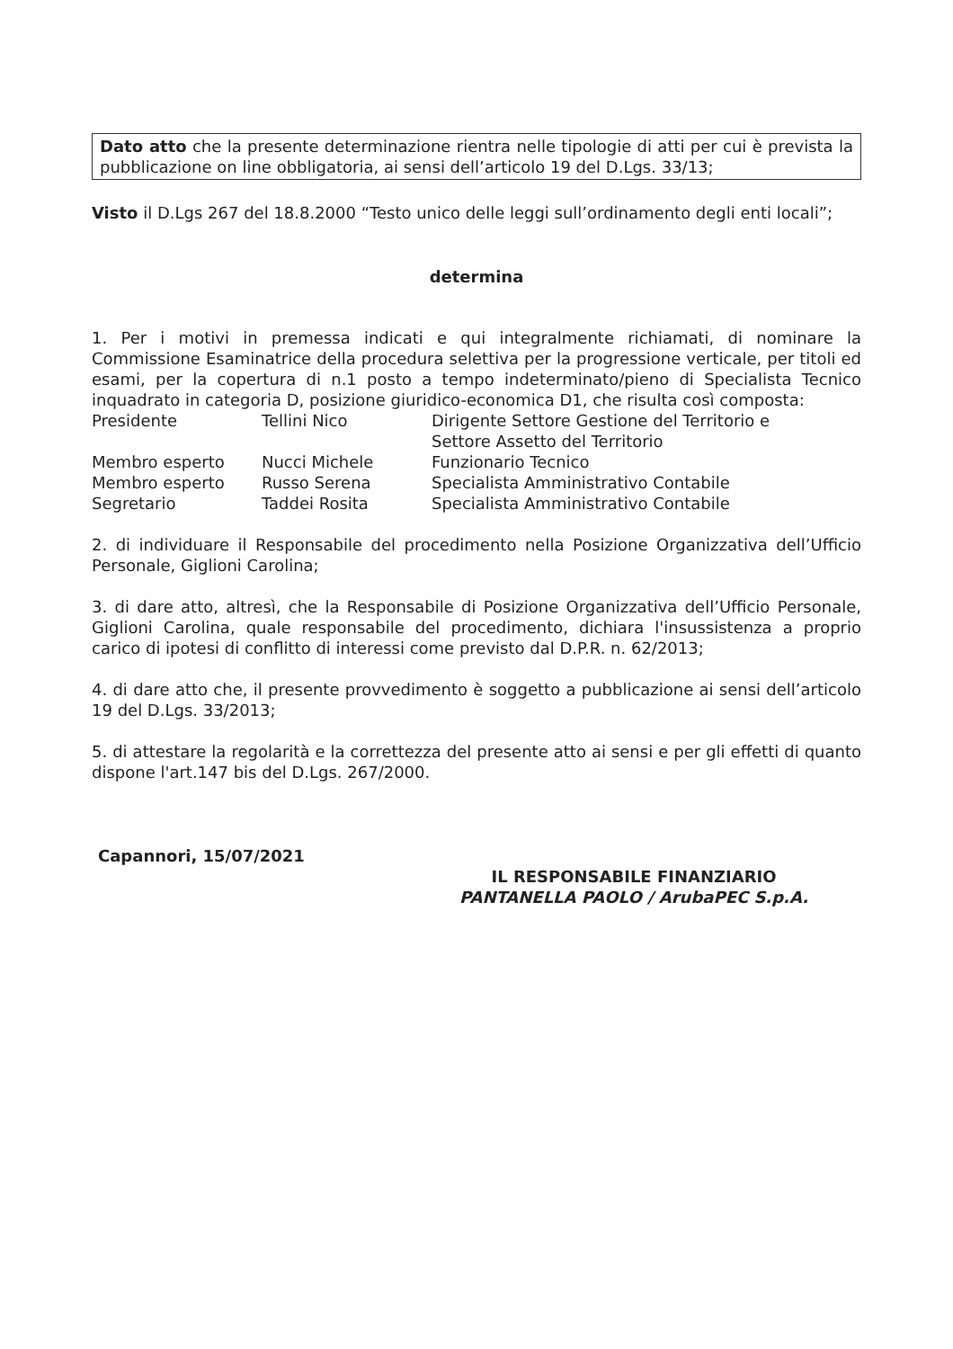Dato atto che la presente determinazione rientra nelle tipologie di atti per cui è prevista la pubblicazione on line obbligatoria, ai sensi dell’articolo 19 del D.Lgs. 33/13;
Visto il D.Lgs 267 del 18.8.2000 “Testo unico delle leggi sull’ordinamento degli enti locali”;
determina
1. Per i motivi in premessa indicati e qui integralmente richiamati, di nominare la Commissione Esaminatrice della procedura selettiva per la progressione verticale, per titoli ed esami, per la copertura di n.1 posto a tempo indeterminato/pieno di Specialista Tecnico inquadrato in categoria D, posizione giuridico-economica D1, che risulta così composta:
| Presidente | Tellini Nico | Dirigente Settore Gestione del Territorio e Settore Assetto del Territorio |
| Membro esperto | Nucci Michele | Funzionario Tecnico |
| Membro esperto | Russo Serena | Specialista Amministrativo Contabile |
| Segretario | Taddei Rosita | Specialista Amministrativo Contabile |
2. di individuare il Responsabile del procedimento nella Posizione Organizzativa dell’Ufficio Personale, Giglioni Carolina;
3. di dare atto, altresì, che la Responsabile di Posizione Organizzativa dell’Ufficio Personale, Giglioni Carolina, quale responsabile del procedimento, dichiara l'insussistenza a proprio carico di ipotesi di conflitto di interessi come previsto dal D.P.R. n. 62/2013;
4. di dare atto che, il presente provvedimento è soggetto a pubblicazione ai sensi dell’articolo 19 del D.Lgs. 33/2013;
5. di attestare la regolarità e la correttezza del presente atto ai sensi e per gli effetti di quanto dispone l'art.147 bis del D.Lgs. 267/2000.
Capannori, 15/07/2021
IL RESPONSABILE FINANZIARIO
PANTANELLA PAOLO / ArubaPEC S.p.A.